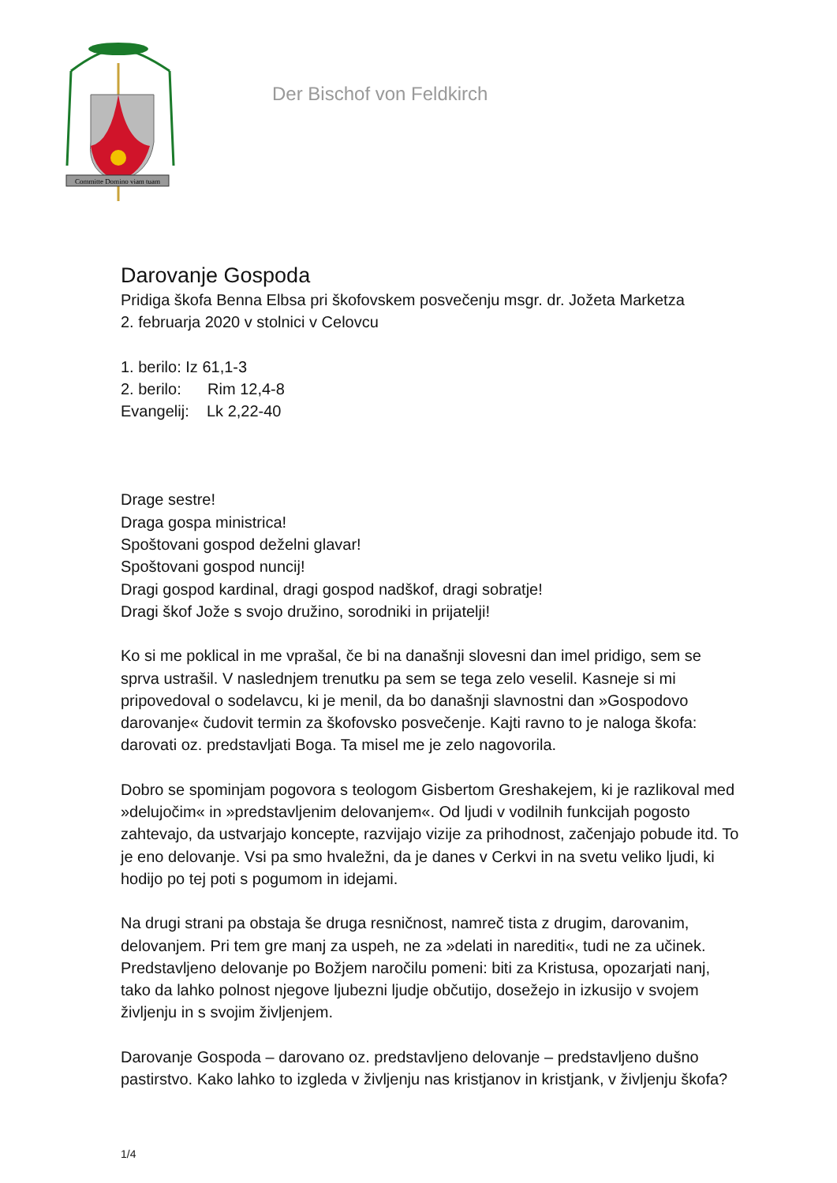Committe Domino viam tuam
Der Bischof von Feldkirch
Darovanje Gospoda
Pridiga škofa Benna Elbsa pri škofovskem posvečenju msgr. dr. Jožeta Marketza
2. februarja 2020 v stolnici v Celovcu
1. berilo: Iz 61,1-3
2. berilo: Rim 12,4-8
Evangelij: Lk 2,22-40
Drage sestre!
Draga gospa ministrica!
Spoštovani gospod deželni glavar!
Spoštovani gospod nuncij!
Dragi gospod kardinal, dragi gospod nadškof, dragi sobratje!
Dragi škof Jože s svojo družino, sorodniki in prijatelji!
Ko si me poklical in me vprašal, če bi na današnji slovesni dan imel pridigo, sem se sprva ustrašil. V naslednjem trenutku pa sem se tega zelo veselil. Kasneje si mi pripovedoval o sodelavcu, ki je menil, da bo današnji slavnostni dan »Gospodovo darovanje« čudovit termin za škofovsko posvečenje. Kajti ravno to je naloga škofa: darovati oz. predstavljati Boga. Ta misel me je zelo nagovorila.
Dobro se spominjam pogovora s teologom Gisbertom Greshakejem, ki je razlikoval med »delujočim« in »predstavljenim delovanjem«. Od ljudi v vodilnih funkcijah pogosto zahtevajo, da ustvarjajo koncepte, razvijajo vizije za prihodnost, začenjajo pobude itd. To je eno delovanje. Vsi pa smo hvaležni, da je danes v Cerkvi in na svetu veliko ljudi, ki hodijo po tej poti s pogumom in idejami.
Na drugi strani pa obstaja še druga resničnost, namreč tista z drugim, darovanim, delovanjem. Pri tem gre manj za uspeh, ne za »delati in narediti«, tudi ne za učinek. Predstavljeno delovanje po Božjem naročilu pomeni: biti za Kristusa, opozarjati nanj, tako da lahko polnost njegove ljubezni ljudje občutijo, dosežejo in izkusijo v svojem življenju in s svojim življenjem.
Darovanje Gospoda – darovano oz. predstavljeno delovanje – predstavljeno dušno pastirstvo. Kako lahko to izgleda v življenju nas kristjanov in kristjank, v življenju škofa?
1/4